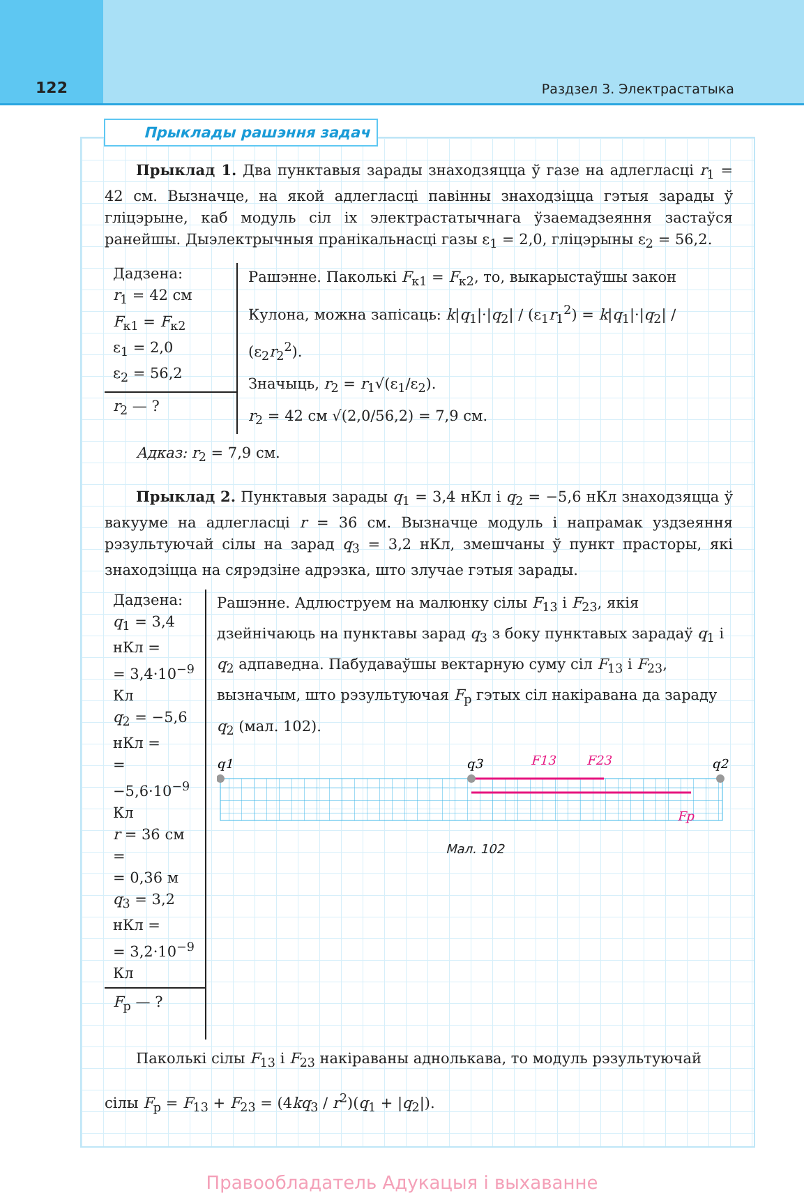122
Раздзел 3. Электрастатыка
Прыклады рашэння задач
Прыклад 1. Два пунктавыя зарады знаходзяцца ў газе на адлегласці r<sub>1</sub> = 42 см. Вызначце, на якой адлегласці павінны знаходзіцца гэтыя зарады ў гліцэрыне, каб модуль сіл іх электрастатычнага ўзаемадзеяння застаўся ранейшы. Дыэлектрычныя пранікальнасці газы ε<sub>1</sub> = 2,0, гліцэрыны ε<sub>2</sub> = 56,2.
Дадзена:
r<sub>1</sub> = 42 см
F<sub>к1</sub> = F<sub>к2</sub>
ε<sub>1</sub> = 2,0
ε<sub>2</sub> = 56,2
r<sub>2</sub> — ?
Рашэнне. Паколькі F<sub>к1</sub> = F<sub>к2</sub>, то, выкарыстаўшы закон Кулона, можна запісаць: k|q<sub>1</sub>|·|q<sub>2</sub>| / (ε<sub>1</sub>r<sub>1</sub><sup>2</sup>) = k|q<sub>1</sub>|·|q<sub>2</sub>| / (ε<sub>2</sub>r<sub>2</sub><sup>2</sup>).
Значыць, r<sub>2</sub> = r<sub>1</sub>√(ε<sub>1</sub>/ε<sub>2</sub>).
r<sub>2</sub> = 42 см √(2,0/56,2) = 7,9 см.
Адказ: r<sub>2</sub> = 7,9 см.
Прыклад 2. Пунктавыя зарады q<sub>1</sub> = 3,4 нКл і q<sub>2</sub> = −5,6 нКл знаходзяцца ў вакууме на адлегласці r = 36 см. Вызначце модуль і напрамак уздзеяння рэзультуючай сілы на зарад q<sub>3</sub> = 3,2 нКл, змешчаны ў пункт прасторы, які знаходзіцца на сярэдзіне адрэзка, што злучае гэтыя зарады.
Дадзена:
q<sub>1</sub> = 3,4 нКл =
= 3,4·10<sup>−9</sup> Кл
q<sub>2</sub> = −5,6 нКл =
= −5,6·10<sup>−9</sup> Кл
r = 36 см =
= 0,36 м
q<sub>3</sub> = 3,2 нКл =
= 3,2·10<sup>−9</sup> Кл
F<sub>р</sub> — ?
Рашэнне. Адлюструем на малюнку сілы F<sub>13</sub> і F<sub>23</sub>, якія дзейнічаюць на пунктавы зарад q<sub>3</sub> з боку пунктавых зарадаў q<sub>1</sub> і q<sub>2</sub> адпаведна. Пабудаваўшы вектарную суму сіл F<sub>13</sub> і F<sub>23</sub>, вызначым, што рэзультуючая F<sub>р</sub> гэтых сіл накіравана да зараду q<sub>2</sub> (мал. 102).
q1
q3
q2
F13
F23
Fр
Мал. 102
Паколькі сілы F<sub>13</sub> і F<sub>23</sub> накіраваны аднолькава, то модуль рэзультуючай
сілы F<sub>р</sub> = F<sub>13</sub> + F<sub>23</sub> = (4kq<sub>3</sub> / r<sup>2</sup>)(q<sub>1</sub> + |q<sub>2</sub>|).
Правообладатель Адукацыя і выхаванне